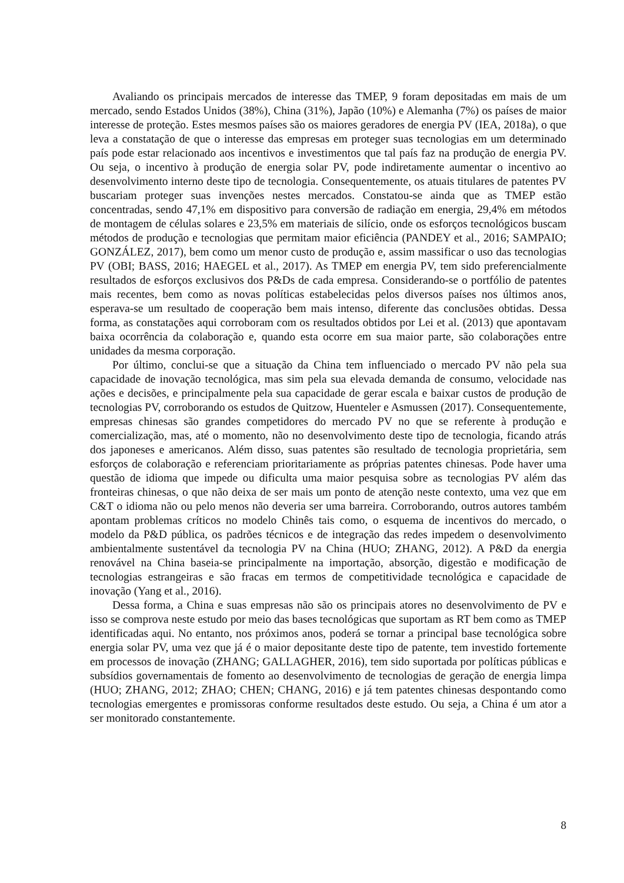Avaliando os principais mercados de interesse das TMEP, 9 foram depositadas em mais de um mercado, sendo Estados Unidos (38%), China (31%), Japão (10%) e Alemanha (7%) os países de maior interesse de proteção. Estes mesmos países são os maiores geradores de energia PV (IEA, 2018a), o que leva a constatação de que o interesse das empresas em proteger suas tecnologias em um determinado país pode estar relacionado aos incentivos e investimentos que tal país faz na produção de energia PV. Ou seja, o incentivo à produção de energia solar PV, pode indiretamente aumentar o incentivo ao desenvolvimento interno deste tipo de tecnologia. Consequentemente, os atuais titulares de patentes PV buscariam proteger suas invenções nestes mercados. Constatou-se ainda que as TMEP estão concentradas, sendo 47,1% em dispositivo para conversão de radiação em energia, 29,4% em métodos de montagem de células solares e 23,5% em materiais de silício, onde os esforços tecnológicos buscam métodos de produção e tecnologias que permitam maior eficiência (PANDEY et al., 2016; SAMPAIO; GONZÁLEZ, 2017), bem como um menor custo de produção e, assim massificar o uso das tecnologias PV (OBI; BASS, 2016; HAEGEL et al., 2017). As TMEP em energia PV, tem sido preferencialmente resultados de esforços exclusivos dos P&Ds de cada empresa. Considerando-se o portfólio de patentes mais recentes, bem como as novas políticas estabelecidas pelos diversos países nos últimos anos, esperava-se um resultado de cooperação bem mais intenso, diferente das conclusões obtidas. Dessa forma, as constatações aqui corroboram com os resultados obtidos por Lei et al. (2013) que apontavam baixa ocorrência da colaboração e, quando esta ocorre em sua maior parte, são colaborações entre unidades da mesma corporação.
Por último, conclui-se que a situação da China tem influenciado o mercado PV não pela sua capacidade de inovação tecnológica, mas sim pela sua elevada demanda de consumo, velocidade nas ações e decisões, e principalmente pela sua capacidade de gerar escala e baixar custos de produção de tecnologias PV, corroborando os estudos de Quitzow, Huenteler e Asmussen (2017). Consequentemente, empresas chinesas são grandes competidores do mercado PV no que se referente à produção e comercialização, mas, até o momento, não no desenvolvimento deste tipo de tecnologia, ficando atrás dos japoneses e americanos. Além disso, suas patentes são resultado de tecnologia proprietária, sem esforços de colaboração e referenciam prioritariamente as próprias patentes chinesas. Pode haver uma questão de idioma que impede ou dificulta uma maior pesquisa sobre as tecnologias PV além das fronteiras chinesas, o que não deixa de ser mais um ponto de atenção neste contexto, uma vez que em C&T o idioma não ou pelo menos não deveria ser uma barreira. Corroborando, outros autores também apontam problemas críticos no modelo Chinês tais como, o esquema de incentivos do mercado, o modelo da P&D pública, os padrões técnicos e de integração das redes impedem o desenvolvimento ambientalmente sustentável da tecnologia PV na China (HUO; ZHANG, 2012). A P&D da energia renovável na China baseia-se principalmente na importação, absorção, digestão e modificação de tecnologias estrangeiras e são fracas em termos de competitividade tecnológica e capacidade de inovação (Yang et al., 2016).
Dessa forma, a China e suas empresas não são os principais atores no desenvolvimento de PV e isso se comprova neste estudo por meio das bases tecnológicas que suportam as RT bem como as TMEP identificadas aqui. No entanto, nos próximos anos, poderá se tornar a principal base tecnológica sobre energia solar PV, uma vez que já é o maior depositante deste tipo de patente, tem investido fortemente em processos de inovação (ZHANG; GALLAGHER, 2016), tem sido suportada por políticas públicas e subsídios governamentais de fomento ao desenvolvimento de tecnologias de geração de energia limpa (HUO; ZHANG, 2012; ZHAO; CHEN; CHANG, 2016) e já tem patentes chinesas despontando como tecnologias emergentes e promissoras conforme resultados deste estudo. Ou seja, a China é um ator a ser monitorado constantemente.
8